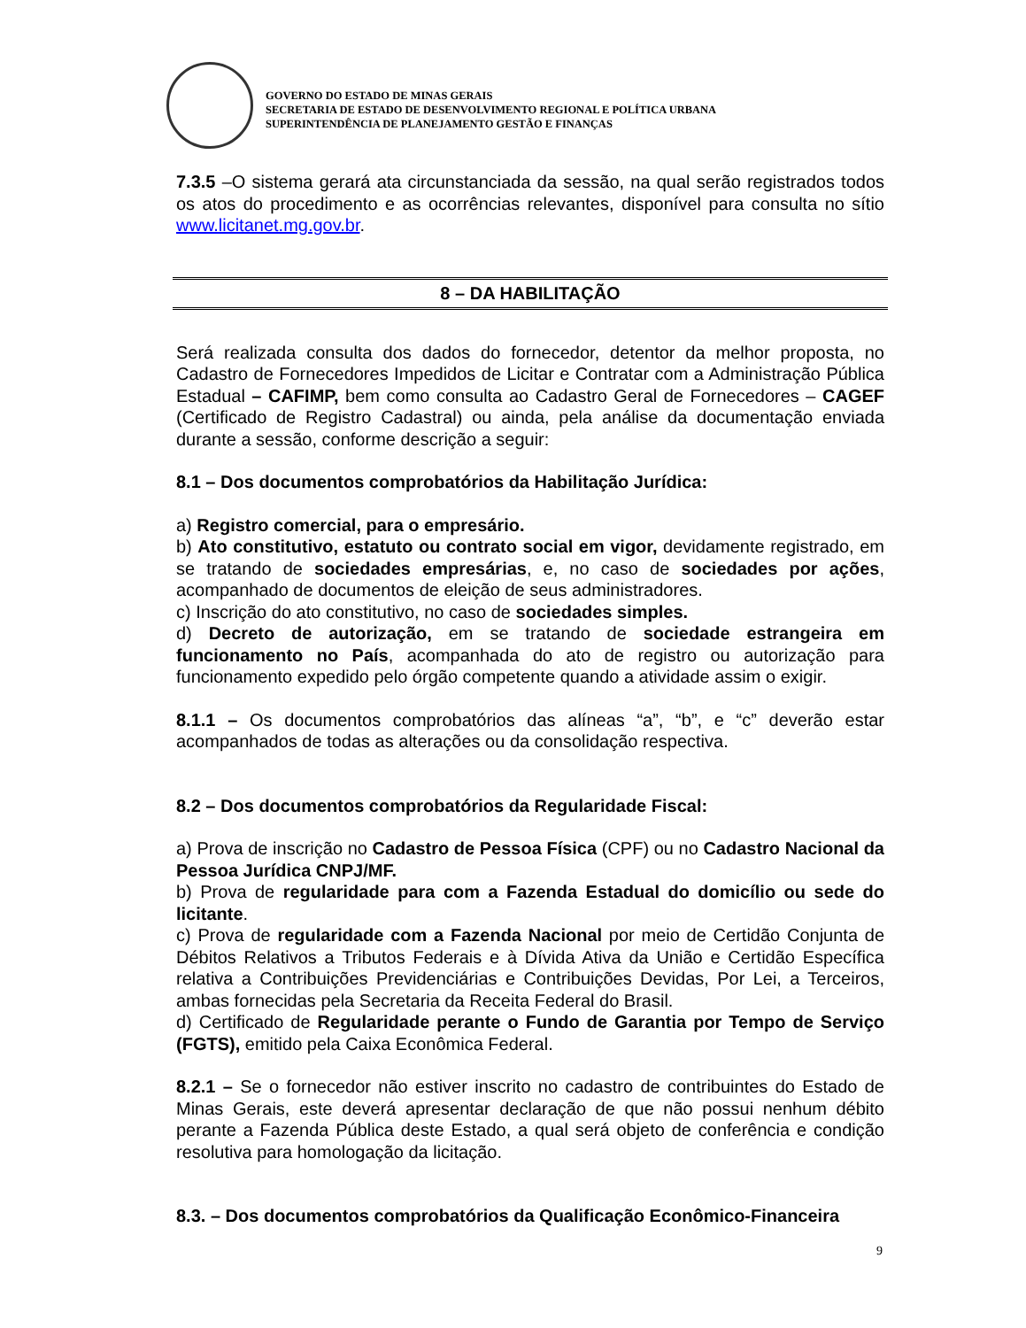GOVERNO DO ESTADO DE MINAS GERAIS
SECRETARIA DE ESTADO DE DESENVOLVIMENTO REGIONAL E POLÍTICA URBANA
SUPERINTENDÊNCIA DE PLANEJAMENTO GESTÃO E FINANÇAS
7.3.5 –O sistema gerará ata circunstanciada da sessão, na qual serão registrados todos os atos do procedimento e as ocorrências relevantes, disponível para consulta no sítio www.licitanet.mg.gov.br.
8 – DA HABILITAÇÃO
Será realizada consulta dos dados do fornecedor, detentor da melhor proposta, no Cadastro de Fornecedores Impedidos de Licitar e Contratar com a Administração Pública Estadual – CAFIMP, bem como consulta ao Cadastro Geral de Fornecedores – CAGEF (Certificado de Registro Cadastral) ou ainda, pela análise da documentação enviada durante a sessão, conforme descrição a seguir:
8.1 – Dos documentos comprobatórios da Habilitação Jurídica:
a) Registro comercial, para o empresário.
b) Ato constitutivo, estatuto ou contrato social em vigor, devidamente registrado, em se tratando de sociedades empresárias, e, no caso de sociedades por ações, acompanhado de documentos de eleição de seus administradores.
c) Inscrição do ato constitutivo, no caso de sociedades simples.
d) Decreto de autorização, em se tratando de sociedade estrangeira em funcionamento no País, acompanhada do ato de registro ou autorização para funcionamento expedido pelo órgão competente quando a atividade assim o exigir.
8.1.1 – Os documentos comprobatórios das alíneas “a”, “b”, e “c” deverão estar acompanhados de todas as alterações ou da consolidação respectiva.
8.2 – Dos documentos comprobatórios da Regularidade Fiscal:
a) Prova de inscrição no Cadastro de Pessoa Física (CPF) ou no Cadastro Nacional da Pessoa Jurídica CNPJ/MF.
b) Prova de regularidade para com a Fazenda Estadual do domicílio ou sede do licitante.
c) Prova de regularidade com a Fazenda Nacional por meio de Certidão Conjunta de Débitos Relativos a Tributos Federais e à Dívida Ativa da União e Certidão Específica relativa a Contribuições Previdenciárias e Contribuições Devidas, Por Lei, a Terceiros, ambas fornecidas pela Secretaria da Receita Federal do Brasil.
d) Certificado de Regularidade perante o Fundo de Garantia por Tempo de Serviço (FGTS), emitido pela Caixa Econômica Federal.
8.2.1 – Se o fornecedor não estiver inscrito no cadastro de contribuintes do Estado de Minas Gerais, este deverá apresentar declaração de que não possui nenhum débito perante a Fazenda Pública deste Estado, a qual será objeto de conferência e condição resolutiva para homologação da licitação.
8.3. – Dos documentos comprobatórios da Qualificação Econômico-Financeira
9